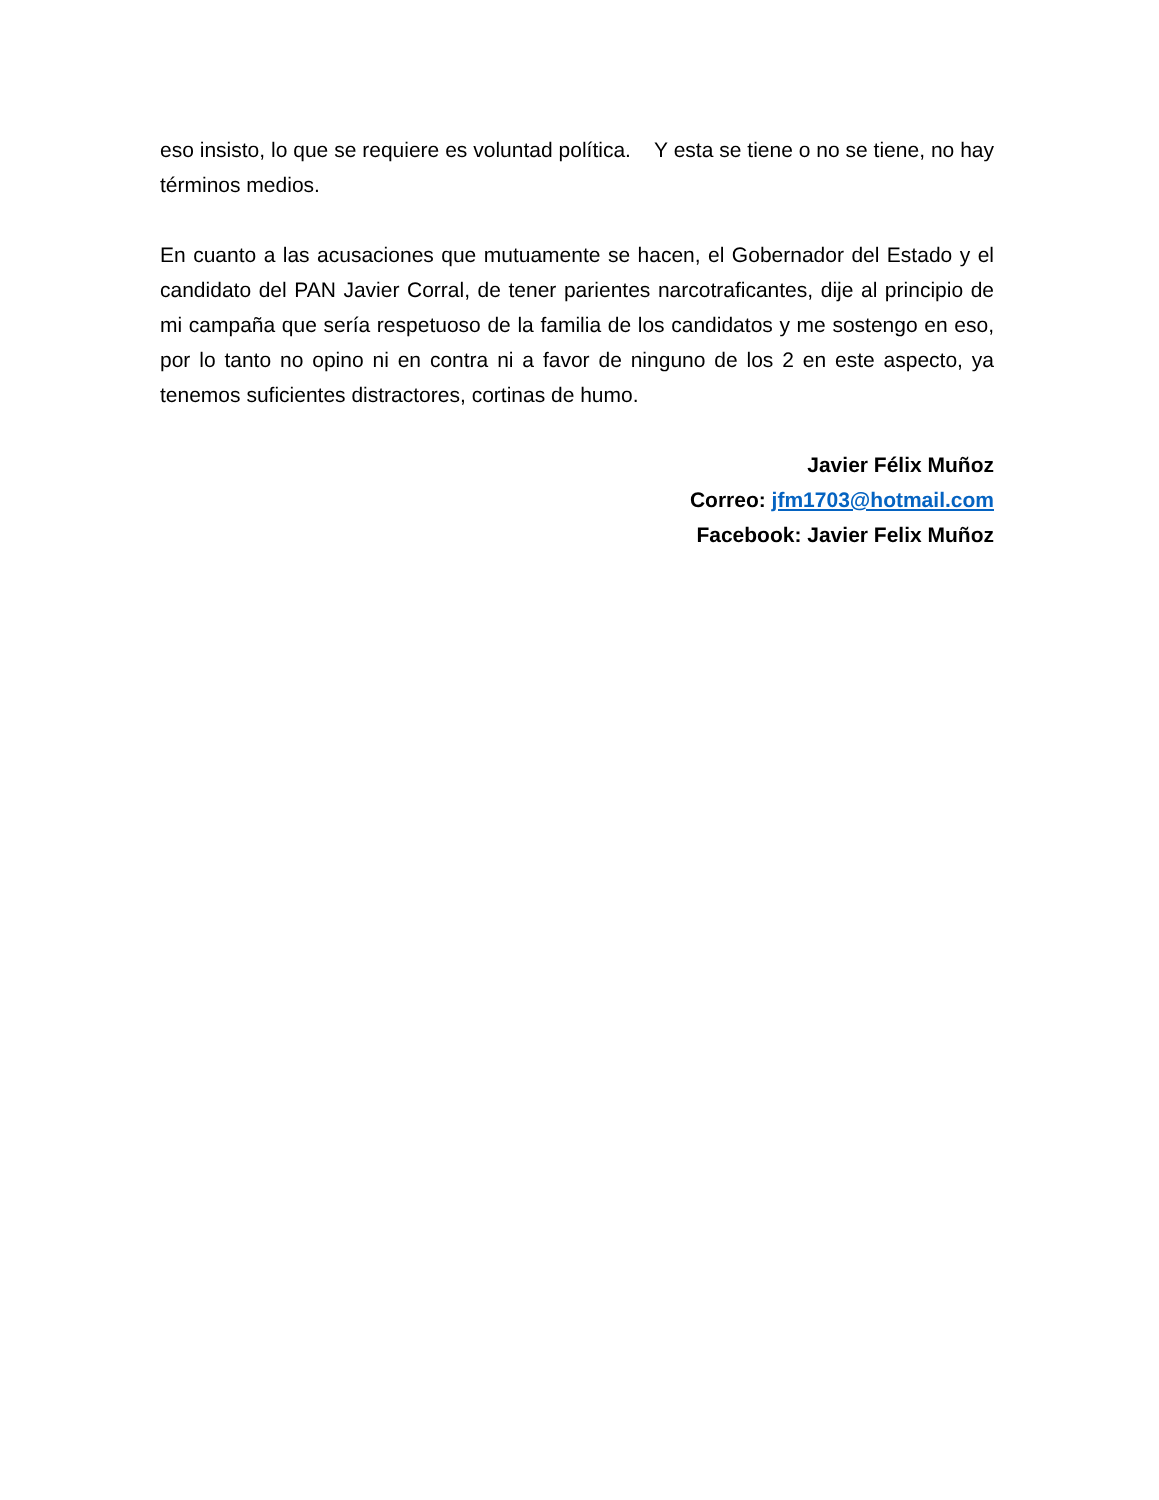eso insisto, lo que se requiere es voluntad política. Y esta se tiene o no se tiene, no hay términos medios.
En cuanto a las acusaciones que mutuamente se hacen, el Gobernador del Estado y el candidato del PAN Javier Corral, de tener parientes narcotraficantes, dije al principio de mi campaña que sería respetuoso de la familia de los candidatos y me sostengo en eso, por lo tanto no opino ni en contra ni a favor de ninguno de los 2 en este aspecto, ya tenemos suficientes distractores, cortinas de humo.
Javier Félix Muñoz
Correo: jfm1703@hotmail.com
Facebook: Javier Felix Muñoz